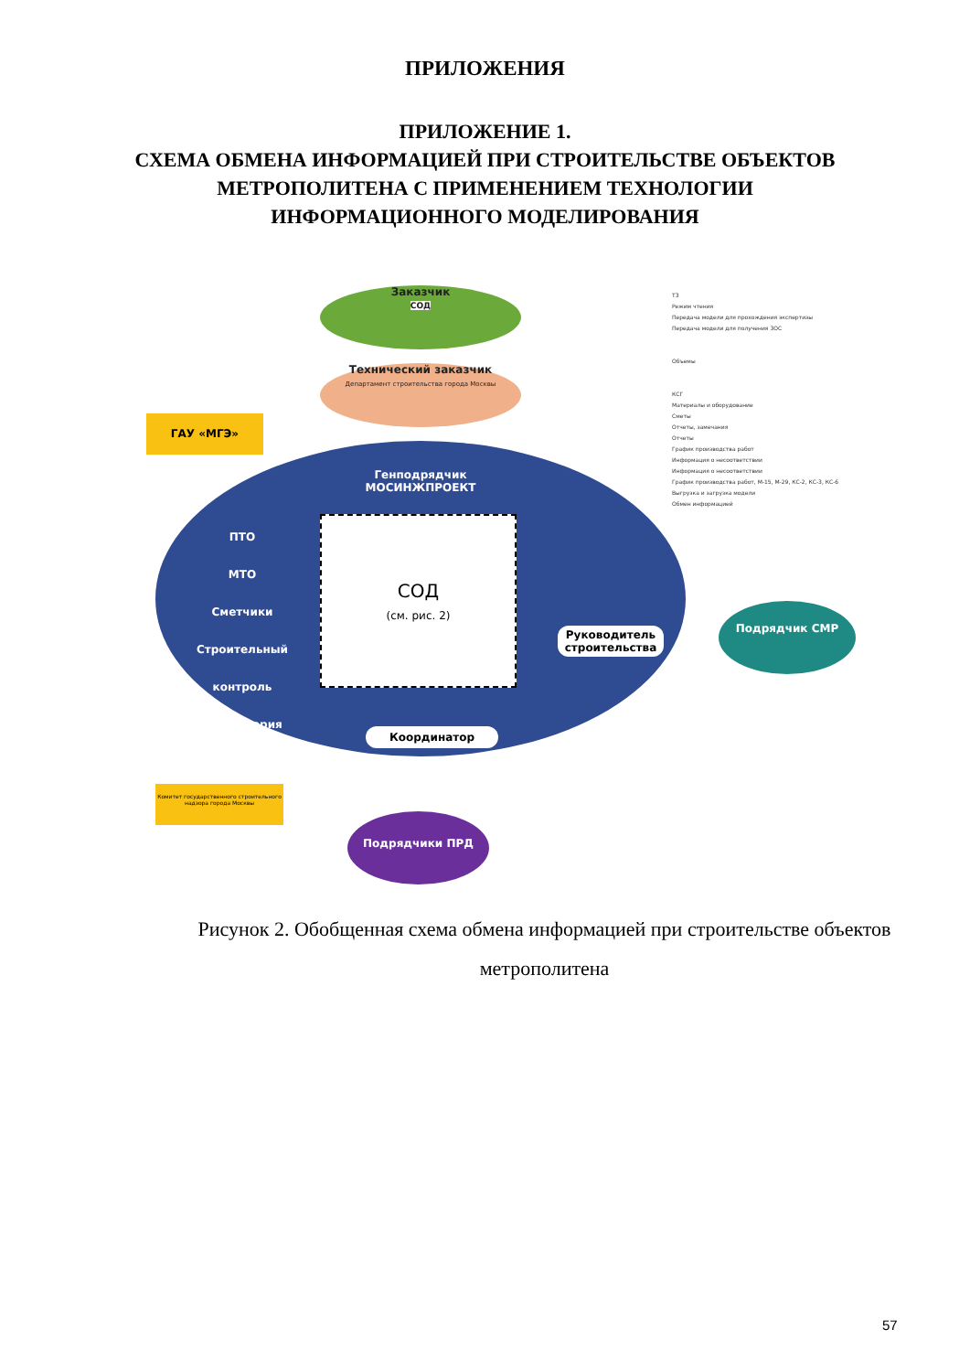ПРИЛОЖЕНИЯ
ПРИЛОЖЕНИЕ 1.
СХЕМА ОБМЕНА ИНФОРМАЦИЕЙ ПРИ СТРОИТЕЛЬСТВЕ ОБЪЕКТОВ
МЕТРОПОЛИТЕНА С ПРИМЕНЕНИЕМ ТЕХНОЛОГИИ
ИНФОРМАЦИОННОГО МОДЕЛИРОВАНИЯ
Заказчик
СОД
Технический заказчик
Департамент строительства города Москвы
ГАУ «МГЭ»
Генподрядчик
МОСИНЖПРОЕКТ
СОД
(см. рис. 2)
ПТО
МТО
Сметчики
Строительный контроль
Бухгалтерия
Подрядчик СМР
Руководитель строительства
Координатор
Комитет государственного строительного надзора города Москвы
Подрядчики ПРД
ТЗ
Режим чтения
Передача модели для прохождения экспертизы
Передача модели для получения ЗОС
Объемы
КСГ
Материалы и оборудование
Сметы
Отчеты, замечания
Отчеты
График производства работ
Информация о несоответствии
Информация о несоответствии
График производства работ, М-15, М-29, КС-2, КС-3, КС-6
Выгрузка и загрузка модели
Обмен информацией
Рисунок 2. Обобщенная схема обмена информацией при строительстве объектов метрополитена
57